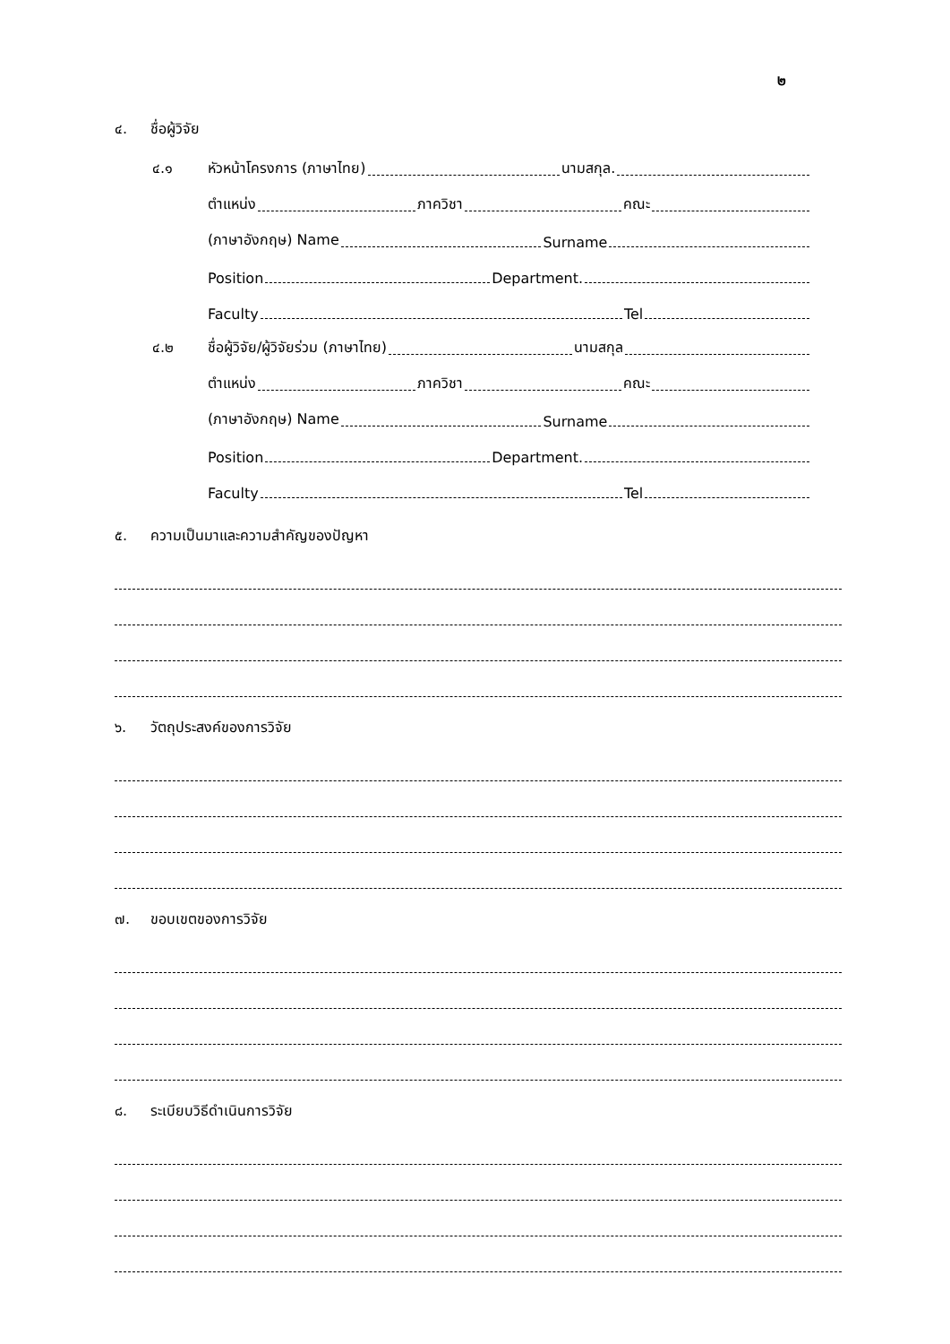๒
๔. ชื่อผู้วิจัย
๔.๑
หัวหน้าโครงการ (ภาษาไทย) นามสกุล.
ตำแหน่ง ภาควิชา คณะ
(ภาษาอังกฤษ) Name Surname
Position Department.
Faculty Tel
๔.๒
ชื่อผู้วิจัย/ผู้วิจัยร่วม (ภาษาไทย) นามสกุล
ตำแหน่ง ภาควิชา คณะ
(ภาษาอังกฤษ) Name Surname
Position Department.
Faculty Tel
๕. ความเป็นมาและความสำคัญของปัญหา
๖. วัตถุประสงค์ของการวิจัย
๗. ขอบเขตของการวิจัย
๘. ระเบียบวิธีดำเนินการวิจัย